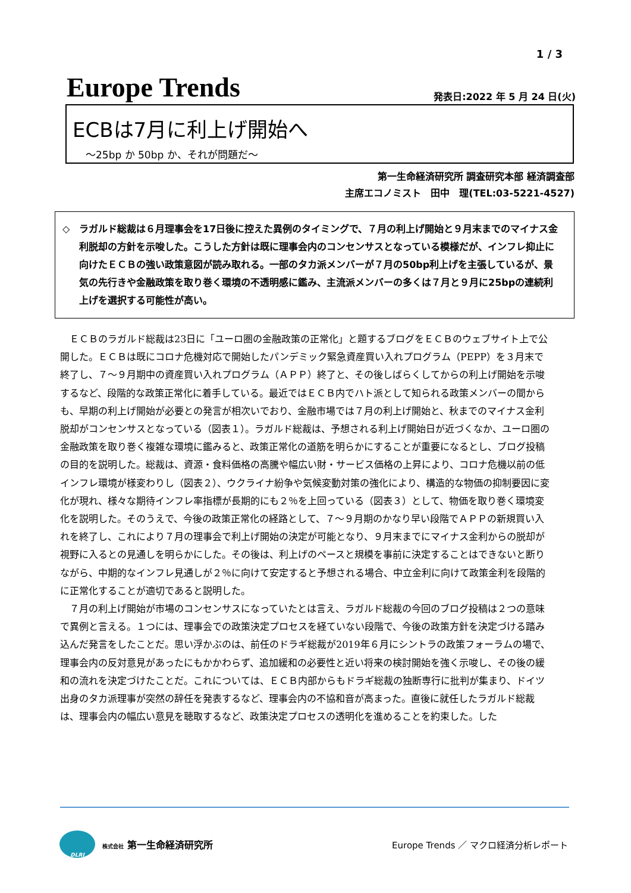1 / 3
Europe Trends
発表日:2022 年 5 月 24 日(火)
ECBは7月に利上げ開始へ
～25bp か 50bp か、それが問題だ～
第一生命経済研究所 調査研究本部 経済調査部
主席エコノミスト　田中　理(TEL:03-5221-4527)
◇ ラガルド総裁は６月理事会を17日後に控えた異例のタイミングで、７月の利上げ開始と９月末までのマイナス金利脱却の方針を示唆した。こうした方針は既に理事会内のコンセンサスとなっている模様だが、インフレ抑止に向けたＥＣＢの強い政策意図が読み取れる。一部のタカ派メンバーが７月の50bp利上げを主張しているが、景気の先行きや金融政策を取り巻く環境の不透明感に鑑み、主流派メンバーの多くは７月と９月に25bpの連続利上げを選択する可能性が高い。
ＥＣＢのラガルド総裁は23日に「ユーロ圏の金融政策の正常化」と題するブログをＥＣＢのウェブサイト上で公開した。ＥＣＢは既にコロナ危機対応で開始したパンデミック緊急資産買い入れプログラム（PEPP）を３月末で終了し、７～９月期中の資産買い入れプログラム（ＡＰＰ）終了と、その後しばらくしてからの利上げ開始を示唆するなど、段階的な政策正常化に着手している。最近ではＥＣＢ内でハト派として知られる政策メンバーの間からも、早期の利上げ開始が必要との発言が相次いでおり、金融市場では７月の利上げ開始と、秋までのマイナス金利脱却がコンセンサスとなっている（図表１）。ラガルド総裁は、予想される利上げ開始日が近づくなか、ユーロ圏の金融政策を取り巻く複雑な環境に鑑みると、政策正常化の道筋を明らかにすることが重要になるとし、ブログ投稿の目的を説明した。総裁は、資源・食料価格の高騰や幅広い財・サービス価格の上昇により、コロナ危機以前の低インフレ環境が様変わりし（図表２）、ウクライナ紛争や気候変動対策の強化により、構造的な物価の抑制要因に変化が現れ、様々な期待インフレ率指標が長期的にも２％を上回っている（図表３）として、物価を取り巻く環境変化を説明した。そのうえで、今後の政策正常化の経路として、７～９月期のかなり早い段階でＡＰＰの新規買い入れを終了し、これにより７月の理事会で利上げ開始の決定が可能となり、９月末までにマイナス金利からの脱却が視野に入るとの見通しを明らかにした。その後は、利上げのペースと規模を事前に決定することはできないと断りながら、中期的なインフレ見通しが２％に向けて安定すると予想される場合、中立金利に向けて政策金利を段階的に正常化することが適切であると説明した。
７月の利上げ開始が市場のコンセンサスになっていたとは言え、ラガルド総裁の今回のブログ投稿は２つの意味で異例と言える。１つには、理事会での政策決定プロセスを経ていない段階で、今後の政策方針を決定づける踏み込んだ発言をしたことだ。思い浮かぶのは、前任のドラギ総裁が2019年６月にシントラの政策フォーラムの場で、理事会内の反対意見があったにもかかわらず、追加緩和の必要性と近い将来の検討開始を強く示唆し、その後の緩和の流れを決定づけたことだ。これについては、ＥＣＢ内部からもドラギ総裁の独断専行に批判が集まり、ドイツ出身のタカ派理事が突然の辞任を発表するなど、理事会内の不協和音が高まった。直後に就任したラガルド総裁は、理事会内の幅広い意見を聴取するなど、政策決定プロセスの透明化を進めることを約束した。した
DLRI
株式会社 第一生命経済研究所
Europe Trends ／ マクロ経済分析レポート